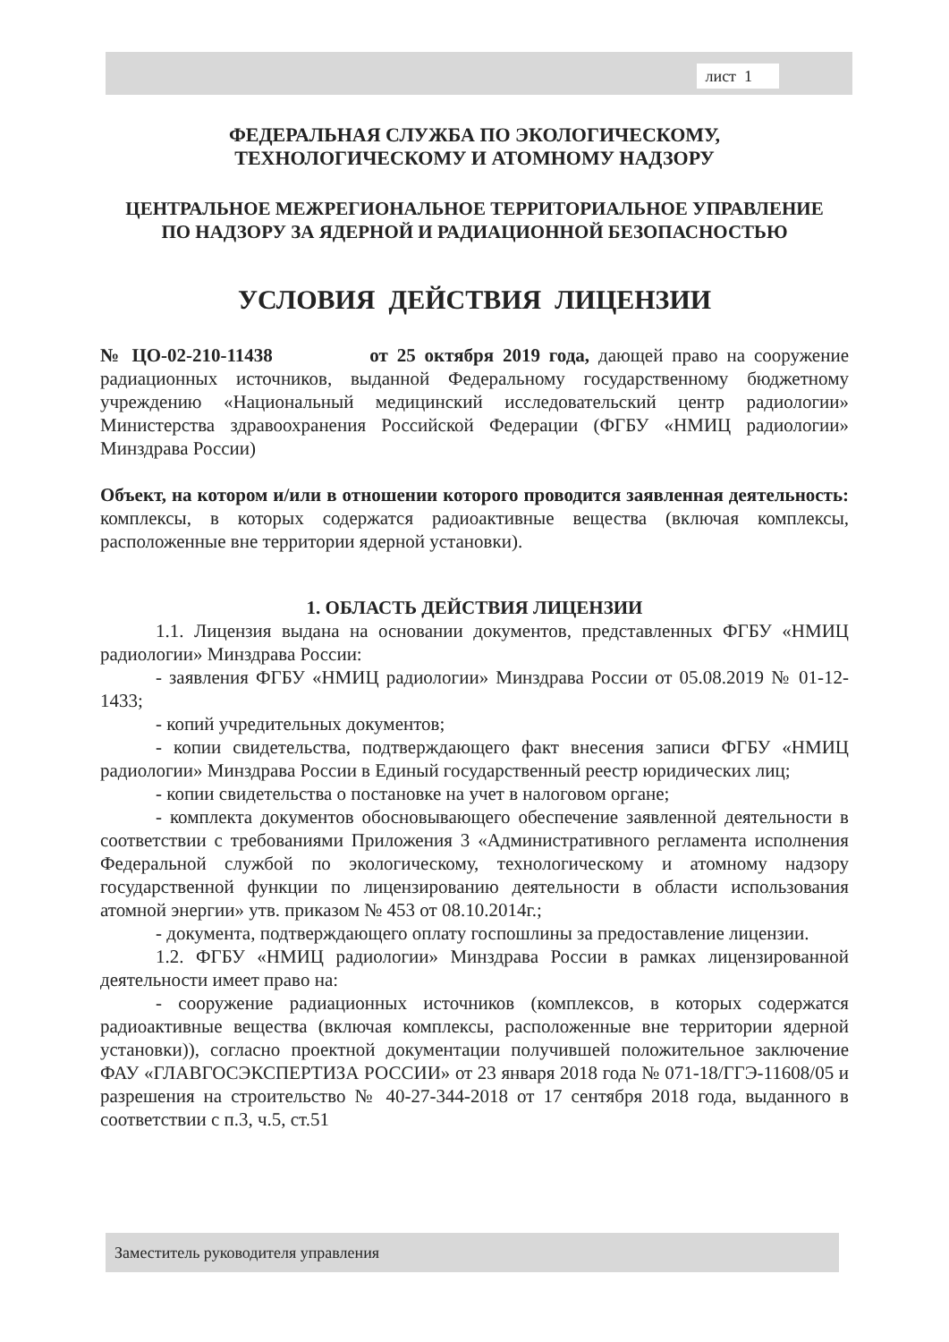лист 1
ФЕДЕРАЛЬНАЯ СЛУЖБА ПО ЭКОЛОГИЧЕСКОМУ,
ТЕХНОЛОГИЧЕСКОМУ И АТОМНОМУ НАДЗОРУ
ЦЕНТРАЛЬНОЕ МЕЖРЕГИОНАЛЬНОЕ ТЕРРИТОРИАЛЬНОЕ УПРАВЛЕНИЕ
ПО НАДЗОРУ ЗА ЯДЕРНОЙ И РАДИАЦИОННОЙ БЕЗОПАСНОСТЬЮ
УСЛОВИЯ ДЕЙСТВИЯ ЛИЦЕНЗИИ
№ ЦО-02-210-11438 от 25 октября 2019 года, дающей право на сооружение радиационных источников, выданной Федеральному государственному бюджетному учреждению «Национальный медицинский исследовательский центр радиологии» Министерства здравоохранения Российской Федерации (ФГБУ «НМИЦ радиологии» Минздрава России)
Объект, на котором и/или в отношении которого проводится заявленная деятельность: комплексы, в которых содержатся радиоактивные вещества (включая комплексы, расположенные вне территории ядерной установки).
1. ОБЛАСТЬ ДЕЙСТВИЯ ЛИЦЕНЗИИ
1.1. Лицензия выдана на основании документов, представленных ФГБУ «НМИЦ радиологии» Минздрава России:
- заявления ФГБУ «НМИЦ радиологии» Минздрава России от 05.08.2019 № 01-12-1433;
- копий учредительных документов;
- копии свидетельства, подтверждающего факт внесения записи ФГБУ «НМИЦ радиологии» Минздрава России в Единый государственный реестр юридических лиц;
- копии свидетельства о постановке на учет в налоговом органе;
- комплекта документов обосновывающего обеспечение заявленной деятельности в соответствии с требованиями Приложения 3 «Административного регламента исполнения Федеральной службой по экологическому, технологическому и атомному надзору государственной функции по лицензированию деятельности в области использования атомной энергии» утв. приказом № 453 от 08.10.2014г.;
- документа, подтверждающего оплату госпошлины за предоставление лицензии.
1.2. ФГБУ «НМИЦ радиологии» Минздрава России в рамках лицензированной деятельности имеет право на:
- сооружение радиационных источников (комплексов, в которых содержатся радиоактивные вещества (включая комплексы, расположенные вне территории ядерной установки)), согласно проектной документации получившей положительное заключение ФАУ «ГЛАВГОСЭКСПЕРТИЗА РОССИИ» от 23 января 2018 года № 071-18/ГГЭ-11608/05 и разрешения на строительство № 40-27-344-2018 от 17 сентября 2018 года, выданного в соответствии с п.3, ч.5, ст.51
Заместитель руководителя управления